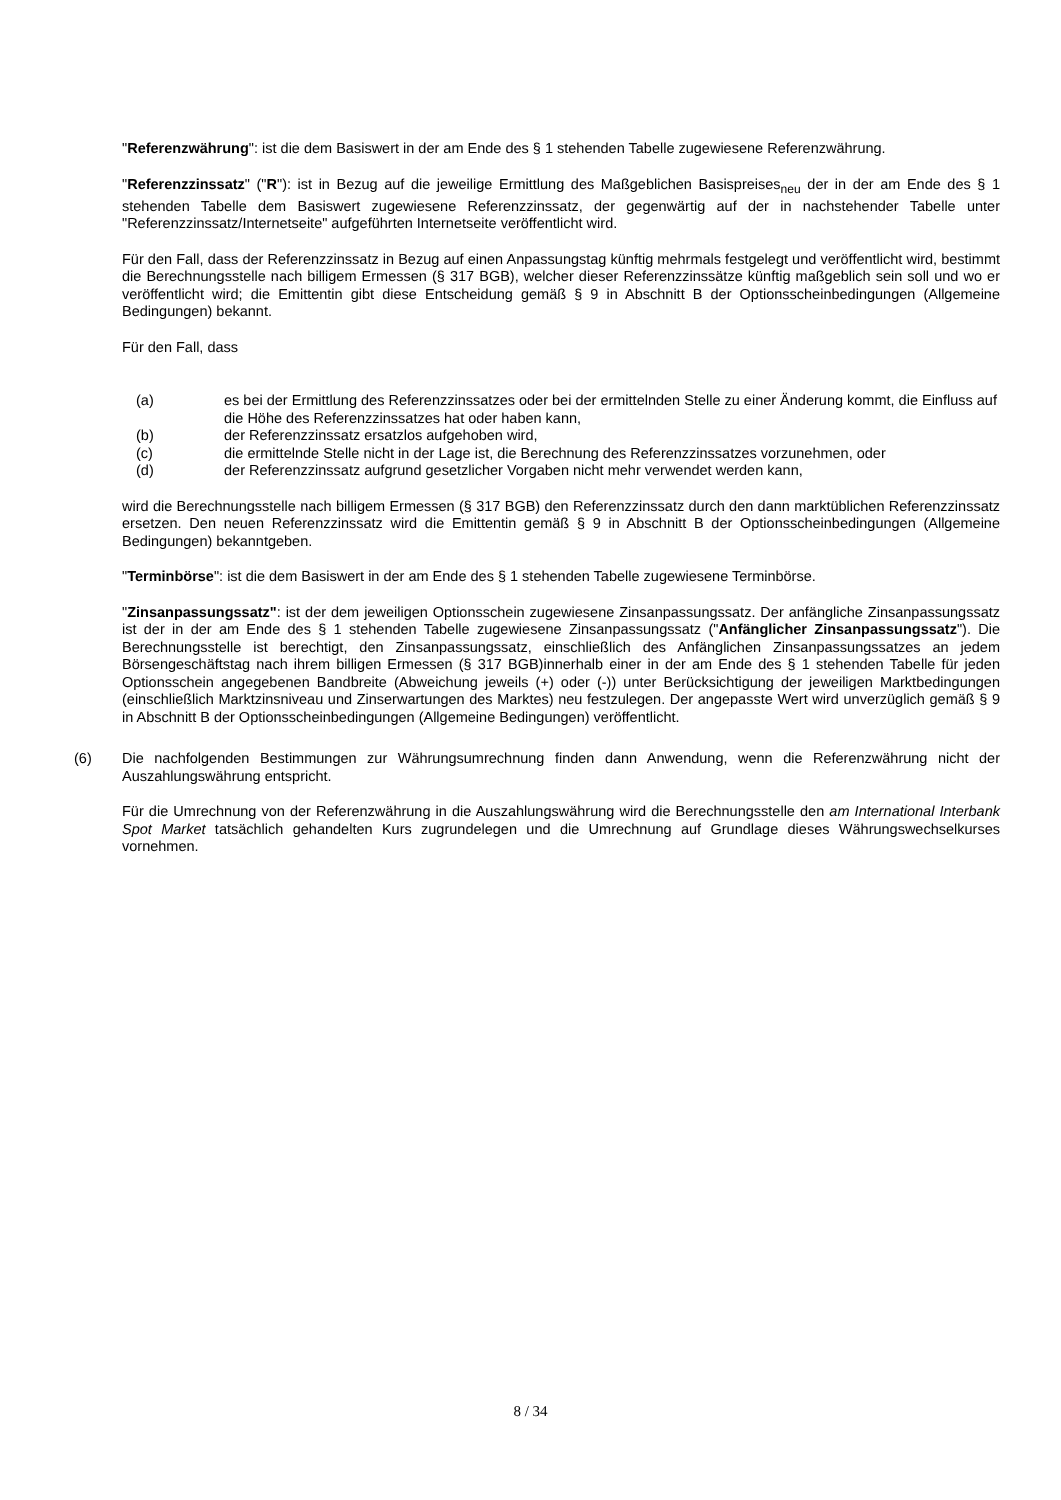"Referenzwährung": ist die dem Basiswert in der am Ende des § 1 stehenden Tabelle zugewiesene Referenzwährung.
"Referenzzinssatz" ("R"): ist in Bezug auf die jeweilige Ermittlung des Maßgeblichen Basispreises<sub>neu</sub> der in der am Ende des § 1 stehenden Tabelle dem Basiswert zugewiesene Referenzzinssatz, der gegenwärtig auf der in nachstehender Tabelle unter "Referenzzinssatz/Internetseite" aufgeführten Internetseite veröffentlicht wird.
Für den Fall, dass der Referenzzinssatz in Bezug auf einen Anpassungstag künftig mehrmals festgelegt und veröffentlicht wird, bestimmt die Berechnungsstelle nach billigem Ermessen (§ 317 BGB), welcher dieser Referenzzinssätze künftig maßgeblich sein soll und wo er veröffentlicht wird; die Emittentin gibt diese Entscheidung gemäß § 9 in Abschnitt B der Optionsscheinbedingungen (Allgemeine Bedingungen) bekannt.
Für den Fall, dass
(a) es bei der Ermittlung des Referenzzinssatzes oder bei der ermittelnden Stelle zu einer Änderung kommt, die Einfluss auf die Höhe des Referenzzinssatzes hat oder haben kann,
(b) der Referenzzinssatz ersatzlos aufgehoben wird,
(c) die ermittelnde Stelle nicht in der Lage ist, die Berechnung des Referenzzinssatzes vorzunehmen, oder
(d) der Referenzzinssatz aufgrund gesetzlicher Vorgaben nicht mehr verwendet werden kann,
wird die Berechnungsstelle nach billigem Ermessen (§ 317 BGB) den Referenzzinssatz durch den dann marktüblichen Referenzzinssatz ersetzen. Den neuen Referenzzinssatz wird die Emittentin gemäß § 9 in Abschnitt B der Optionsscheinbedingungen (Allgemeine Bedingungen) bekanntgeben.
"Terminbörse": ist die dem Basiswert in der am Ende des § 1 stehenden Tabelle zugewiesene Terminbörse.
"Zinsanpassungssatz": ist der dem jeweiligen Optionsschein zugewiesene Zinsanpassungssatz. Der anfängliche Zinsanpassungssatz ist der in der am Ende des § 1 stehenden Tabelle zugewiesene Zinsanpassungssatz ("Anfänglicher Zinsanpassungssatz"). Die Berechnungsstelle ist berechtigt, den Zinsanpassungssatz, einschließlich des Anfänglichen Zinsanpassungssatzes an jedem Börsengeschäftstag nach ihrem billigen Ermessen (§ 317 BGB)innerhalb einer in der am Ende des § 1 stehenden Tabelle für jeden Optionsschein angegebenen Bandbreite (Abweichung jeweils (+) oder (-)) unter Berücksichtigung der jeweiligen Marktbedingungen (einschließlich Marktzinsniveau und Zinserwartungen des Marktes) neu festzulegen. Der angepasste Wert wird unverzüglich gemäß § 9 in Abschnitt B der Optionsscheinbedingungen (Allgemeine Bedingungen) veröffentlicht.
(6) Die nachfolgenden Bestimmungen zur Währungsumrechnung finden dann Anwendung, wenn die Referenzwährung nicht der Auszahlungswährung entspricht.
Für die Umrechnung von der Referenzwährung in die Auszahlungswährung wird die Berechnungsstelle den am International Interbank Spot Market tatsächlich gehandelten Kurs zugrundelegen und die Umrechnung auf Grundlage dieses Währungswechselkurses vornehmen.
8 / 34